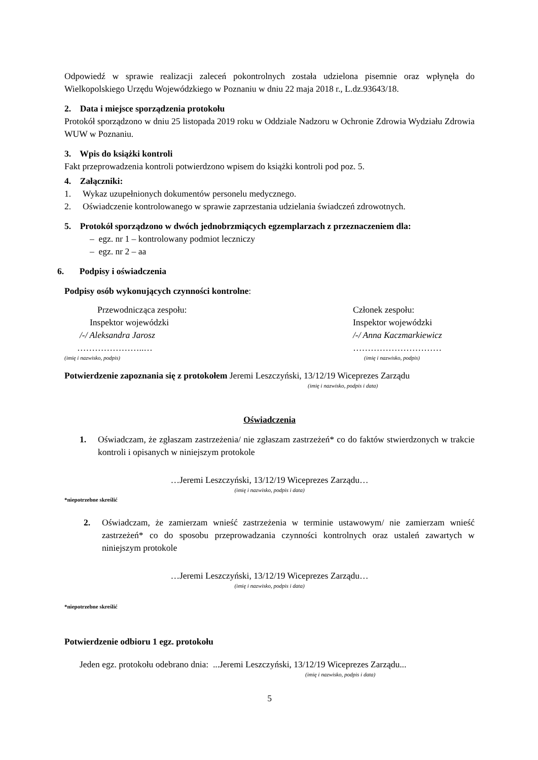Odpowiedź w sprawie realizacji zaleceń pokontrolnych została udzielona pisemnie oraz wpłynęła do Wielkopolskiego Urzędu Wojewódzkiego w Poznaniu w dniu 22 maja 2018 r., L.dz.93643/18.
2. Data i miejsce sporządzenia protokołu
Protokół sporządzono w dniu 25 listopada 2019 roku w Oddziale Nadzoru w Ochronie Zdrowia Wydziału Zdrowia WUW w Poznaniu.
3. Wpis do książki kontroli
Fakt przeprowadzenia kontroli potwierdzono wpisem do książki kontroli pod poz. 5.
4. Załączniki:
1. Wykaz uzupełnionych dokumentów personelu medycznego.
2. Oświadczenie kontrolowanego w sprawie zaprzestania udzielania świadczeń zdrowotnych.
5. Protokół sporządzono w dwóch jednobrzmiących egzemplarzach z przeznaczeniem dla:
– egz. nr 1 – kontrolowany podmiot leczniczy
– egz. nr 2 – aa
6. Podpisy i oświadczenia
Podpisy osób wykonujących czynności kontrolne:
Przewodnicząca zespołu:
Inspektor wojewódzki
/-/ Aleksandra Jarosz
…………………..…
(imię i nazwisko, podpis)
Członek zespołu:
Inspektor wojewódzki
/-/ Anna Kaczmarkiewicz
…………………………
(imię i nazwisko, podpis)
Potwierdzenie zapoznania się z protokołem Jeremi Leszczyński, 13/12/19 Wiceprezes Zarządu
(imię i nazwisko, podpis i data)
Oświadczenia
1. Oświadczam, że zgłaszam zastrzeżenia/ nie zgłaszam zastrzeżeń* co do faktów stwierdzonych w trakcie kontroli i opisanych w niniejszym protokole
…Jeremi Leszczyński, 13/12/19 Wiceprezes Zarządu…
(imię i nazwisko, podpis i data)
*niepotrzebne skreślić
2. Oświadczam, że zamierzam wnieść zastrzeżenia w terminie ustawowym/ nie zamierzam wnieść zastrzeżeń* co do sposobu przeprowadzania czynności kontrolnych oraz ustaleń zawartych w niniejszym protokole
…Jeremi Leszczyński, 13/12/19 Wiceprezes Zarządu…
(imię i nazwisko, podpis i data)
*niepotrzebne skreślić
Potwierdzenie odbioru 1 egz. protokołu
Jeden egz. protokołu odebrano dnia: ...Jeremi Leszczyński, 13/12/19 Wiceprezes Zarządu...
(imię i nazwisko, podpis i data)
5